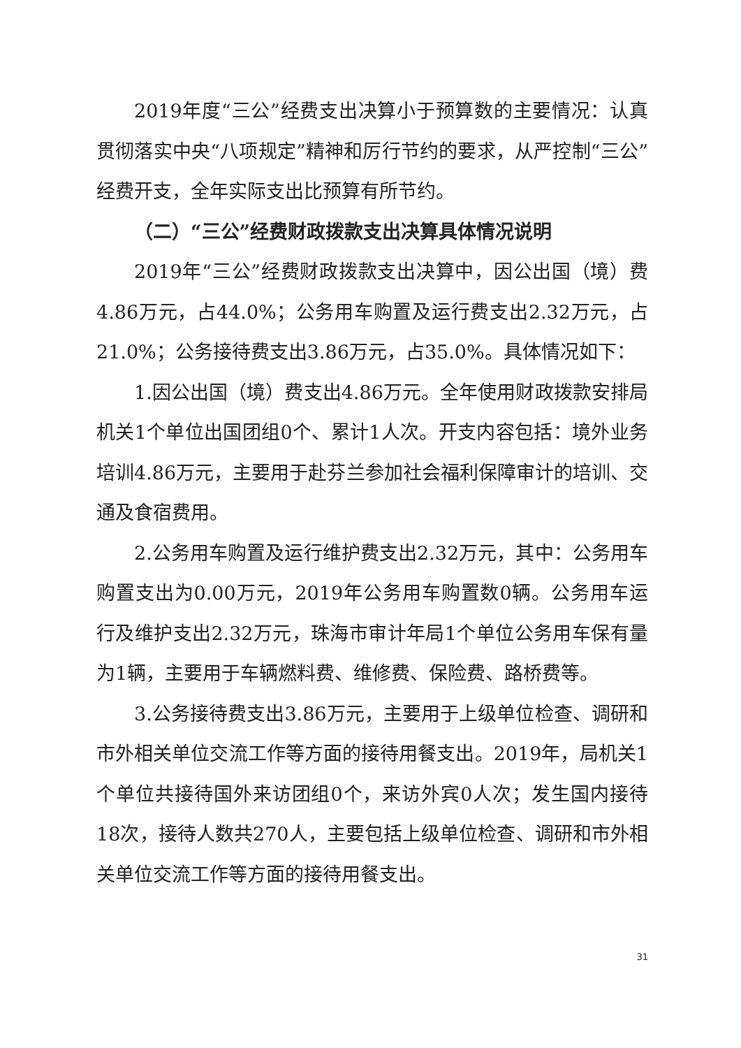2019年度“三公”经费支出决算小于预算数的主要情况：认真贯彻落实中央“八项规定”精神和厉行节约的要求，从严控制“三公”经费开支，全年实际支出比预算有所节约。
（二）“三公”经费财政拨款支出决算具体情况说明
2019年“三公”经费财政拨款支出决算中，因公出国（境）费4.86万元，占44.0%；公务用车购置及运行费支出2.32万元，占21.0%；公务接待费支出3.86万元，占35.0%。具体情况如下：
1.因公出国（境）费支出4.86万元。全年使用财政拨款安排局机关1个单位出国团组0个、累计1人次。开支内容包括：境外业务培训4.86万元，主要用于赴芬兰参加社会福利保障审计的培训、交通及食宿费用。
2.公务用车购置及运行维护费支出2.32万元，其中：公务用车购置支出为0.00万元，2019年公务用车购置数0辆。公务用车运行及维护支出2.32万元，珠海市审计年局1个单位公务用车保有量为1辆，主要用于车辆燃料费、维修费、保险费、路桥费等。
3.公务接待费支出3.86万元，主要用于上级单位检查、调研和市外相关单位交流工作等方面的接待用餐支出。2019年，局机关1个单位共接待国外来访团组0个，来访外宾0人次；发生国内接待18次，接待人数共270人，主要包括上级单位检查、调研和市外相关单位交流工作等方面的接待用餐支出。
31